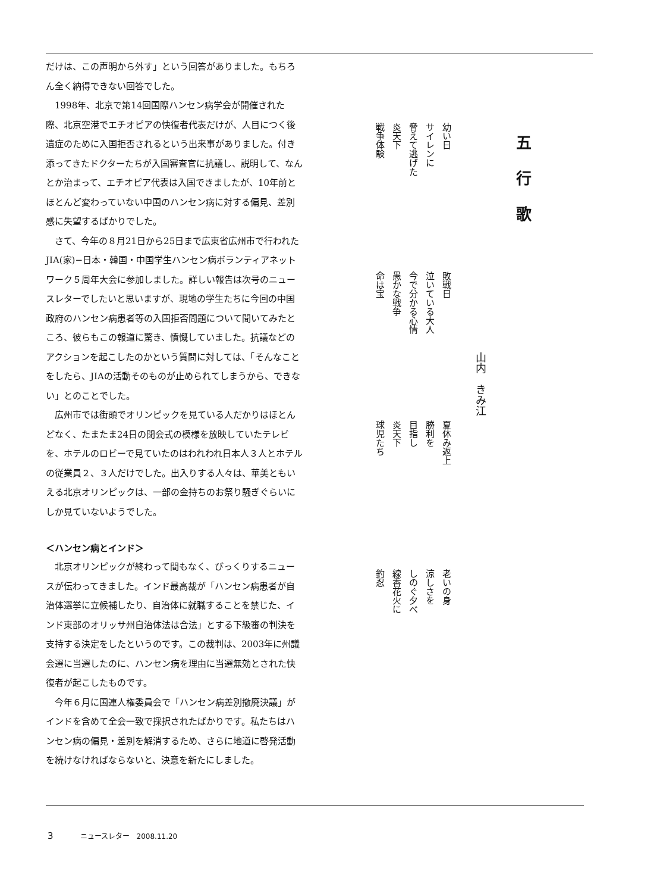だけは、この声明から外す」という回答がありました。もちろん全く納得できない回答でした。
1998年、北京で第14回国際ハンセン病学会が開催された際、北京空港でエチオピアの快復者代表だけが、人目につく後遺症のために入国拒否されるという出来事がありました。付き添ってきたドクターたちが入国審査官に抗議し、説明して、なんとか治まって、エチオピア代表は入国できましたが、10年前とほとんど変わっていない中国のハンセン病に対する偏見、差別感に失望するばかりでした。
さて、今年の８月21日から25日まで広東省広州市で行われたJIA(家)−日本・韓国・中国学生ハンセン病ボランティアネットワーク５周年大会に参加しました。詳しい報告は次号のニュースレターでしたいと思いますが、現地の学生たちに今回の中国政府のハンセン病患者等の入国拒否問題について聞いてみたところ、彼らもこの報道に驚き、憤慨していました。抗議などのアクションを起こしたのかという質問に対しては、「そんなことをしたら、JIAの活動そのものが止められてしまうから、できない」とのことでした。
広州市では街頭でオリンピックを見ている人だかりはほとんどなく、たまたま24日の閉会式の模様を放映していたテレビを、ホテルのロビーで見ていたのはわれわれ日本人３人とホテルの従業員２、３人だけでした。出入りする人々は、華美ともいえる北京オリンピックは、一部の金持ちのお祭り騒ぎぐらいにしか見ていないようでした。
＜ハンセン病とインド＞
北京オリンピックが終わって間もなく、びっくりするニュースが伝わってきました。インド最高裁が「ハンセン病患者が自治体選挙に立候補したり、自治体に就職することを禁じた、インド東部のオリッサ州自治体法は合法」とする下級審の判決を支持する決定をしたというのです。この裁判は、2003年に州議会選に当選したのに、ハンセン病を理由に当選無効とされた快復者が起こしたものです。
今年６月に国連人権委員会で「ハンセン病差別撤廃決議」がインドを含めて全会一致で採択されたばかりです。私たちはハンセン病の偏見・差別を解消するため、さらに地道に啓発活動を続けなければならないと、決意を新たにしました。
五行歌
山内　きみ江
幼い日
サイレンに
脅えて逃げた
炎天下
戦争体験
敗戦日
泣いている大人
今で分かる心情
愚かな戦争
命は宝
夏休み返上
勝利を
目指し
炎天下
球児たち
老いの身
涼しさを
しのぐ夕べ
線香花火に
釣忍
3 ニュースレター　2008.11.20